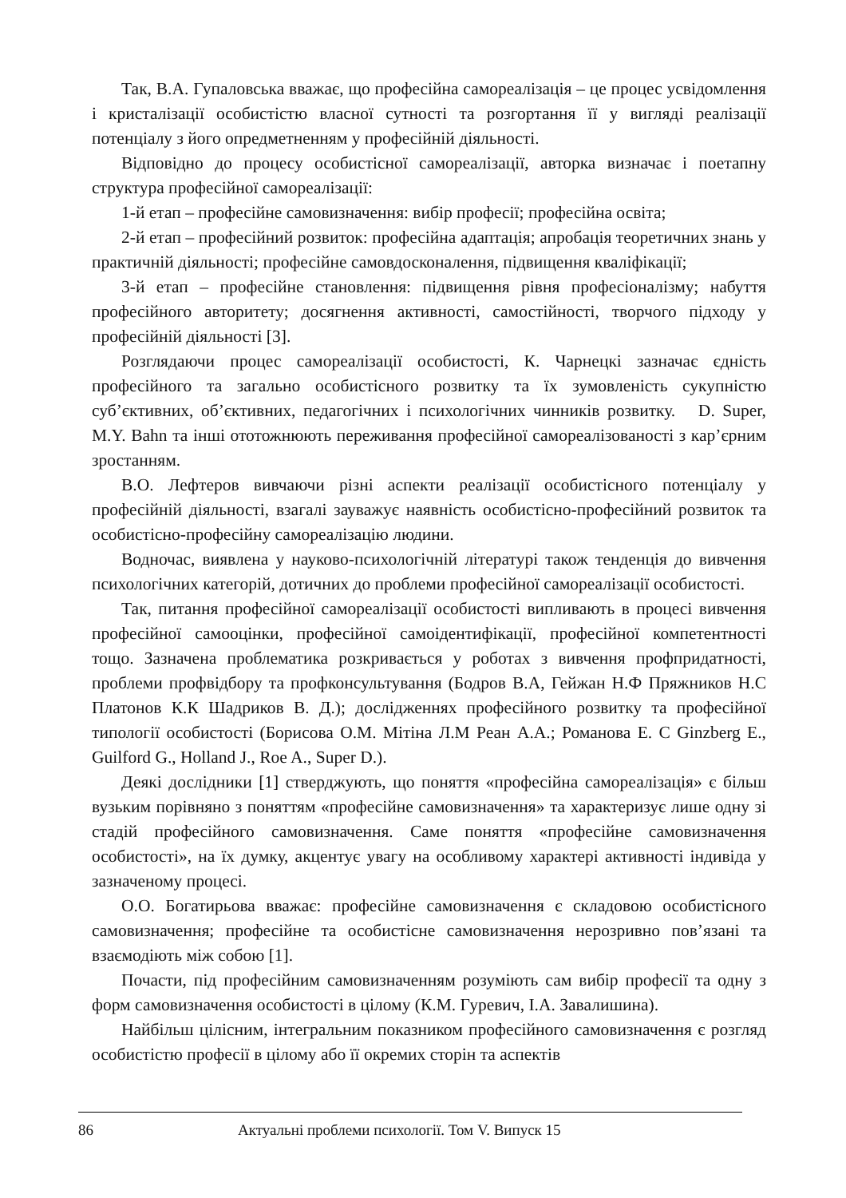Так, В.А. Гупаловська вважає, що професійна самореалізація – це процес усвідомлення і кристалізації особистістю власної сутності та розгортання її у вигляді реалізації потенціалу з його опредметненням у професійній діяльності.
Відповідно до процесу особистісної самореалізації, авторка визначає і поетапну структура професійної самореалізації:
1-й етап – професійне самовизначення: вибір професії; професійна освіта;
2-й етап – професійний розвиток: професійна адаптація; апробація теоретичних знань у практичній діяльності; професійне самовдосконалення, підвищення кваліфікації;
3-й етап – професійне становлення: підвищення рівня професіоналізму; набуття професійного авторитету; досягнення активності, самостійності, творчого підходу у професійній діяльності [3].
Розглядаючи процес самореалізації особистості, К. Чарнецкі зазначає єдність професійного та загально особистісного розвитку та їх зумовленість сукупністю суб’єктивних, об’єктивних, педагогічних і психологічних чинників розвитку. D. Super, M.Y. Bahn та інші ототожнюють переживання професійної самореалізованості з кар’єрним зростанням.
В.О. Лефтеров вивчаючи різні аспекти реалізації особистісного потенціалу у професійній діяльності, взагалі зауважує наявність особистісно-професійний розвиток та особистісно-професійну самореалізацію людини.
Водночас, виявлена у науково-психологічній літературі також тенденція до вивчення психологічних категорій, дотичних до проблеми професійної самореалізації особистості.
Так, питання професійної самореалізації особистості випливають в процесі вивчення професійної самооцінки, професійної самоідентифікації, професійної компетентності тощо. Зазначена проблематика розкривається у роботах з вивчення профпридатності, проблеми профвідбору та профконсультування (Бодров В.А, Гейжан Н.Ф Пряжников Н.С Платонов К.К Шадриков В. Д.); дослідженнях професійного розвитку та професійної типології особистості (Борисова О.М. Мітіна Л.М Реан А.А.; Романова Е. С Ginzberg E., Guilford G., Holland J., Roe A., Super D.).
Деякі дослідники [1] стверджують, що поняття «професійна самореалізація» є більш вузьким порівняно з поняттям «професійне самовизначення» та характеризує лише одну зі стадій професійного самовизначення. Саме поняття «професійне самовизначення особистості», на їх думку, акцентує увагу на особливому характері активності індивіда у зазначеному процесі.
О.О. Богатирьова вважає: професійне самовизначення є складовою особистісного самовизначення; професійне та особистісне самовизначення нерозривно пов’язані та взаємодіють між собою [1].
Почасти, під професійним самовизначенням розуміють сам вибір професії та одну з форм самовизначення особистості в цілому (К.М. Гуревич, І.А. Завалишина).
Найбільш цілісним, інтегральним показником професійного самовизначення є розгляд особистістю професії в цілому або її окремих сторін та аспектів
86 Актуальні проблеми психології. Том V. Випуск 15